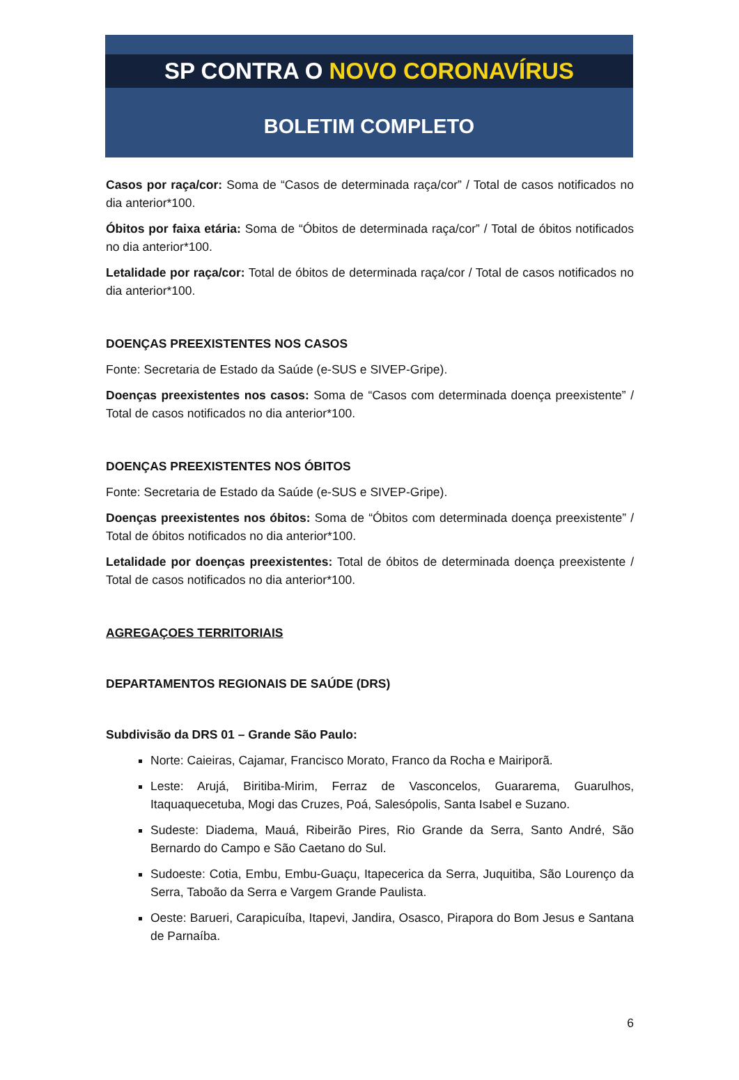SP CONTRA O NOVO CORONAVÍRUS
BOLETIM COMPLETO
Casos por raça/cor: Soma de “Casos de determinada raça/cor” / Total de casos notificados no dia anterior*100.
Óbitos por faixa etária: Soma de “Óbitos de determinada raça/cor” / Total de óbitos notificados no dia anterior*100.
Letalidade por raça/cor: Total de óbitos de determinada raça/cor / Total de casos notificados no dia anterior*100.
DOENÇAS PREEXISTENTES NOS CASOS
Fonte: Secretaria de Estado da Saúde (e-SUS e SIVEP-Gripe).
Doenças preexistentes nos casos: Soma de “Casos com determinada doença preexistente” / Total de casos notificados no dia anterior*100.
DOENÇAS PREEXISTENTES NOS ÓBITOS
Fonte: Secretaria de Estado da Saúde (e-SUS e SIVEP-Gripe).
Doenças preexistentes nos óbitos: Soma de “Óbitos com determinada doença preexistente” / Total de óbitos notificados no dia anterior*100.
Letalidade por doenças preexistentes: Total de óbitos de determinada doença preexistente / Total de casos notificados no dia anterior*100.
AGREGAÇOES TERRITORIAIS
DEPARTAMENTOS REGIONAIS DE SAÚDE (DRS)
Subdivisão da DRS 01 – Grande São Paulo:
Norte: Caieiras, Cajamar, Francisco Morato, Franco da Rocha e Mairiporã.
Leste: Arujá, Biritiba-Mirim, Ferraz de Vasconcelos, Guararema, Guarulhos, Itaquaquecetuba, Mogi das Cruzes, Poá, Salesópolis, Santa Isabel e Suzano.
Sudeste: Diadema, Mauá, Ribeirão Pires, Rio Grande da Serra, Santo André, São Bernardo do Campo e São Caetano do Sul.
Sudoeste: Cotia, Embu, Embu-Guaçu, Itapecerica da Serra, Juquitiba, São Lourenço da Serra, Taboão da Serra e Vargem Grande Paulista.
Oeste: Barueri, Carapicuíba, Itapevi, Jandira, Osasco, Pirapora do Bom Jesus e Santana de Parnaíba.
6